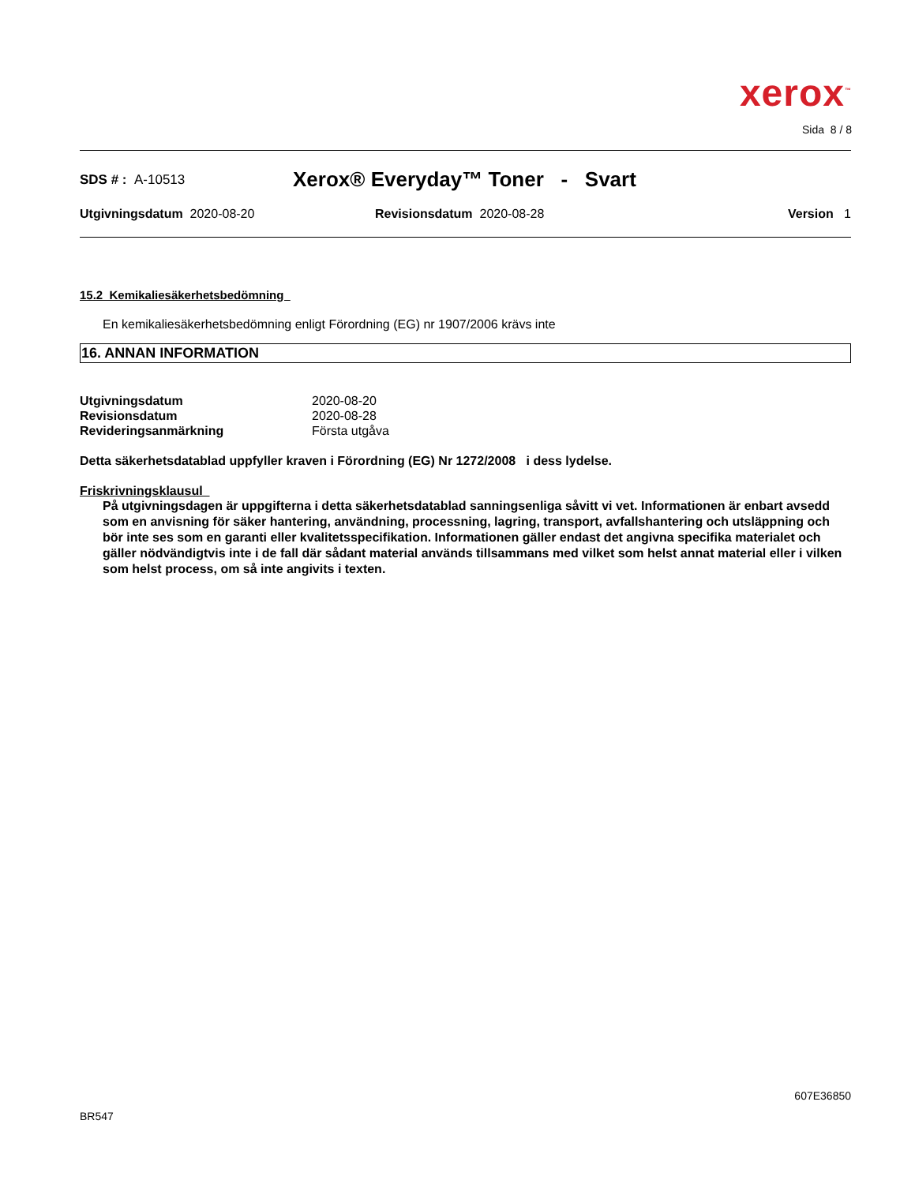xerox<sup>™</sup>
Sida 8 / 8
SDS # : A-10513 Xerox® Everyday™ Toner - Svart
Utgivningsdatum 2020-08-20 Revisionsdatum 2020-08-28 Version 1
15.2 Kemikaliesäkerhetsbedömning
En kemikaliesäkerhetsbedömning enligt Förordning (EG) nr 1907/2006 krävs inte
16. ANNAN INFORMATION
Utgivningsdatum 2020-08-20
Revisionsdatum 2020-08-28
Revideringsanmärkning Första utgåva
Detta säkerhetsdatablad uppfyller kraven i Förordning (EG) Nr 1272/2008 i dess lydelse.
Friskrivningsklausul
På utgivningsdagen är uppgifterna i detta säkerhetsdatablad sanningsenliga såvitt vi vet. Informationen är enbart avsedd som en anvisning för säker hantering, användning, processning, lagring, transport, avfallshantering och utsläppning och bör inte ses som en garanti eller kvalitetsspecifikation. Informationen gäller endast det angivna specifika materialet och gäller nödvändigtvis inte i de fall där sådant material används tillsammans med vilket som helst annat material eller i vilken som helst process, om så inte angivits i texten.
607E36850
BR547